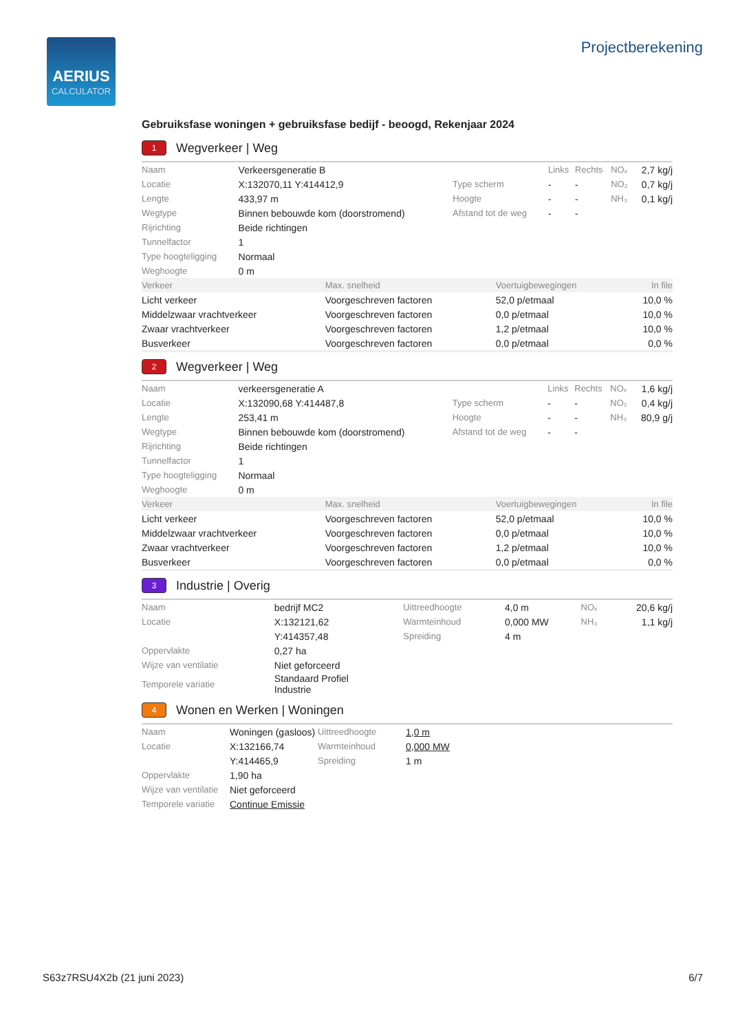AERIUS
CALCULATOR
Projectberekening
Gebruiksfase woningen + gebruiksfase bedijf - beoogd, Rekenjaar 2024
1 Wegverkeer | Weg
| Naam | Verkeersgeneratie B | | Links | Rechts | NOₓ | 2,7 kg/j |
| Locatie | X:132070,11 Y:414412,9 | Type scherm | - | - | NO₂ | 0,7 kg/j |
| Lengte | 433,97 m | Hoogte | - | - | NH₃ | 0,1 kg/j |
| Wegtype | Binnen bebouwde kom (doorstromend) | Afstand tot de weg | - | - | | |
| Rijrichting | Beide richtingen | | | | | |
| Tunnelfactor | 1 | | | | | |
| Type hoogteligging | Normaal | | | | | |
| Weghoogte | 0 m | | | | | |
| Verkeer | Max. snelheid | Voertuigbewegingen | In file |
| --- | --- | --- | --- |
| Licht verkeer | Voorgeschreven factoren | 52,0 p/etmaal | 10,0 % |
| Middelzwaar vrachtverkeer | Voorgeschreven factoren | 0,0 p/etmaal | 10,0 % |
| Zwaar vrachtverkeer | Voorgeschreven factoren | 1,2 p/etmaal | 10,0 % |
| Busverkeer | Voorgeschreven factoren | 0,0 p/etmaal | 0,0 % |
2 Wegverkeer | Weg
| Naam | verkeersgeneratie A | | Links | Rechts | NOₓ | 1,6 kg/j |
| Locatie | X:132090,68 Y:414487,8 | Type scherm | - | - | NO₂ | 0,4 kg/j |
| Lengte | 253,41 m | Hoogte | - | - | NH₃ | 80,9 g/j |
| Wegtype | Binnen bebouwde kom (doorstromend) | Afstand tot de weg | - | - | | |
| Rijrichting | Beide richtingen | | | | | |
| Tunnelfactor | 1 | | | | | |
| Type hoogteligging | Normaal | | | | | |
| Weghoogte | 0 m | | | | | |
| Verkeer | Max. snelheid | Voertuigbewegingen | In file |
| --- | --- | --- | --- |
| Licht verkeer | Voorgeschreven factoren | 52,0 p/etmaal | 10,0 % |
| Middelzwaar vrachtverkeer | Voorgeschreven factoren | 0,0 p/etmaal | 10,0 % |
| Zwaar vrachtverkeer | Voorgeschreven factoren | 1,2 p/etmaal | 10,0 % |
| Busverkeer | Voorgeschreven factoren | 0,0 p/etmaal | 0,0 % |
3 Industrie | Overig
| Naam | bedrijf MC2 | Uittreedhoogte | 4,0 m | NOₓ | 20,6 kg/j |
| Locatie | X:132121,62 | Warmteinhoud | 0,000 MW | NH₃ | 1,1 kg/j |
| | Y:414357,48 | Spreiding | 4 m | | |
| Oppervlakte | 0,27 ha | | | | |
| Wijze van ventilatie | Niet geforceerd | | | | |
| Temporele variatie | Standaard Profiel Industrie | | | | |
4 Wonen en Werken | Woningen
| Naam | Woningen (gasloos) | Uittreedhoogte | 1,0 m |
| Locatie | X:132166,74 | Warmteinhoud | 0,000 MW |
| | Y:414465,9 | Spreiding | 1 m |
| Oppervlakte | 1,90 ha | | |
| Wijze van ventilatie | Niet geforceerd | | |
| Temporele variatie | Continue Emissie | | |
S63z7RSU4X2b (21 juni 2023) 6/7